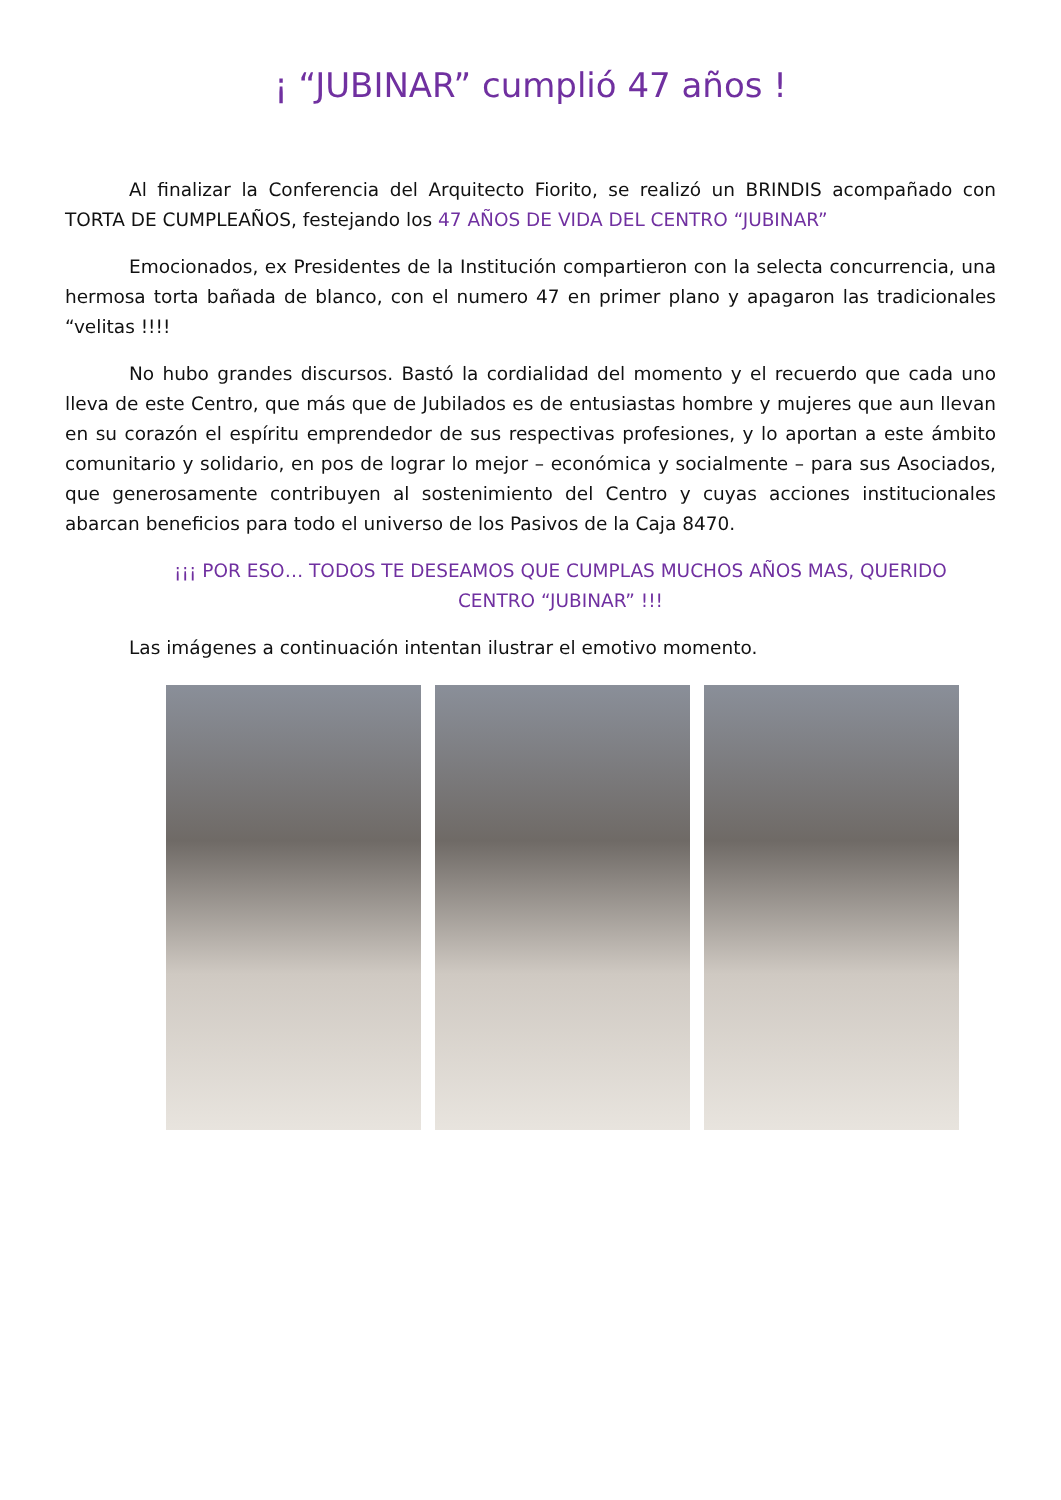¡ “JUBINAR” cumplió 47 años !
Al finalizar la Conferencia del Arquitecto Fiorito, se realizó un BRINDIS acompañado con TORTA DE CUMPLEAÑOS, festejando los 47 AÑOS DE VIDA DEL CENTRO “JUBINAR”
Emocionados, ex Presidentes de la Institución compartieron con la selecta concurrencia, una hermosa torta bañada de blanco, con el numero 47 en primer plano y apagaron las tradicionales “velitas !!!!
No hubo grandes discursos. Bastó la cordialidad del momento y el recuerdo que cada uno lleva de este Centro, que más que de Jubilados es de entusiastas hombre y mujeres que aun llevan en su corazón el espíritu emprendedor de sus respectivas profesiones, y lo aportan a este ámbito comunitario y solidario, en pos de lograr lo mejor – económica y socialmente – para sus Asociados, que generosamente contribuyen al sostenimiento del Centro y cuyas acciones institucionales abarcan beneficios para todo el universo de los Pasivos de la Caja 8470.
¡¡¡ POR ESO… TODOS TE DESEAMOS QUE CUMPLAS MUCHOS AÑOS MAS, QUERIDO CENTRO “JUBINAR” !!!
Las imágenes a continuación intentan ilustrar el emotivo momento.